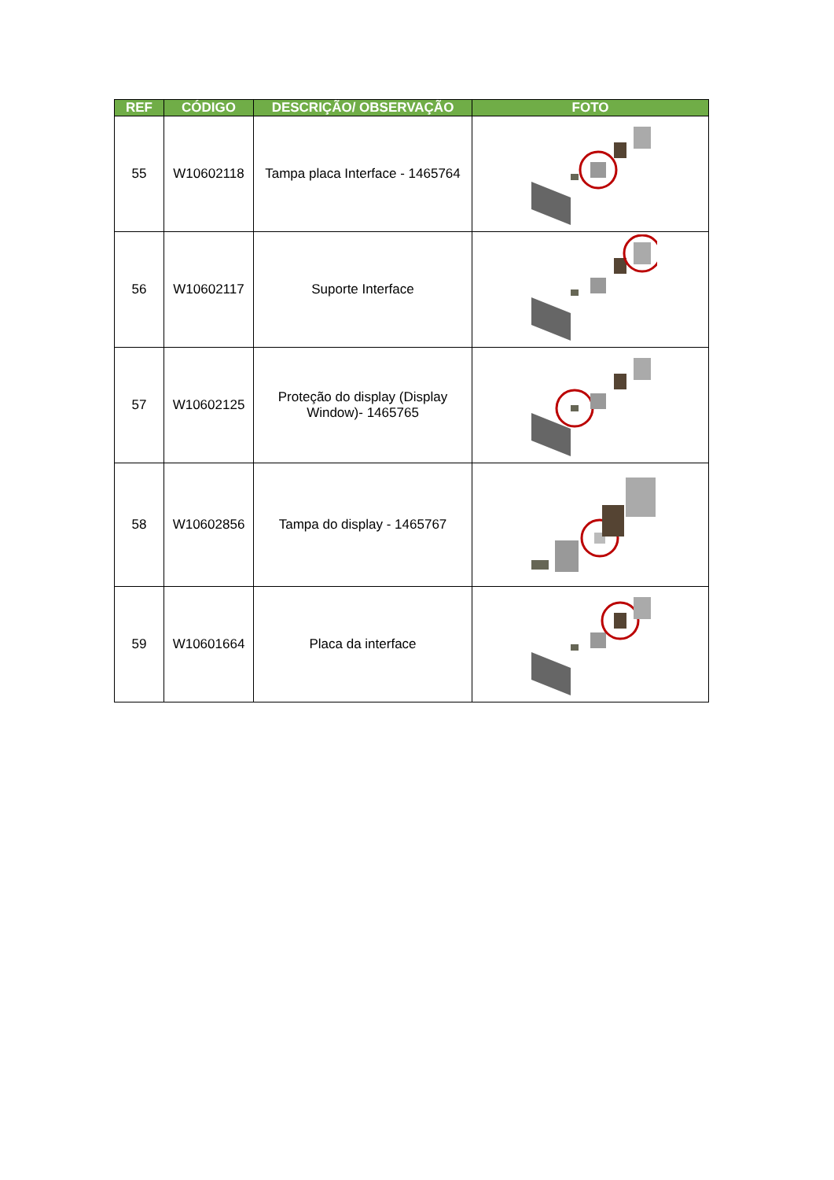| REF | CÓDIGO | DESCRIÇÃO/ OBSERVAÇÃO | FOTO |
| --- | --- | --- | --- |
| 55 | W10602118 | Tampa placa Interface - 1465764 | |
| 56 | W10602117 | Suporte Interface | |
| 57 | W10602125 | Proteção do display (Display Window)- 1465765 | |
| 58 | W10602856 | Tampa do display - 1465767 | |
| 59 | W10601664 | Placa da interface | |